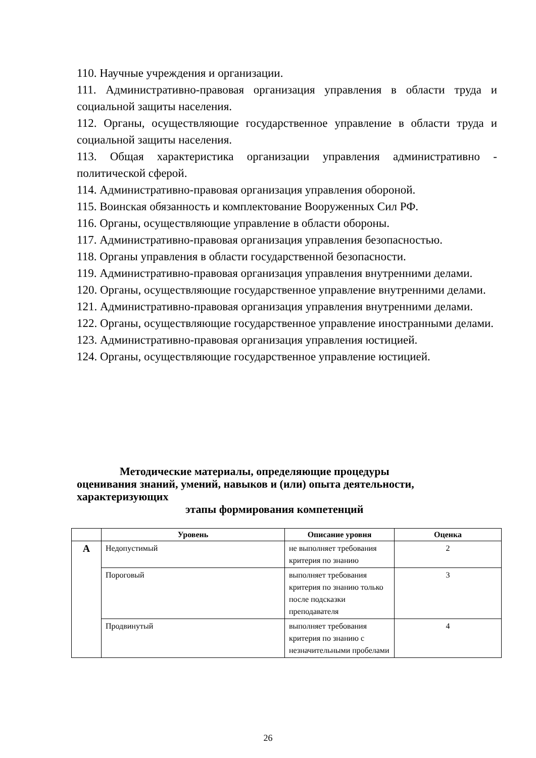110. Научные учреждения и организации.
111. Административно-правовая организация управления в области труда и социальной защиты населения.
112. Органы, осуществляющие государственное управление в области труда и социальной защиты населения.
113. Общая характеристика организации управления административно - политической сферой.
114. Административно-правовая организация управления обороной.
115. Воинская обязанность и комплектование Вооруженных Сил РФ.
116. Органы, осуществляющие управление в области обороны.
117. Административно-правовая организация управления безопасностью.
118. Органы управления в области государственной безопасности.
119. Административно-правовая организация управления внутренними делами.
120. Органы, осуществляющие государственное управление внутренними делами.
121. Административно-правовая организация управления внутренними делами.
122. Органы, осуществляющие государственное управление иностранными делами.
123. Административно-правовая организация управления юстицией.
124. Органы, осуществляющие государственное управление юстицией.
Методические материалы, определяющие процедуры
оценивания знаний, умений, навыков и (или) опыта деятельности, характеризующих
этапы формирования компетенций
| | Уровень | Описание уровня | Оценка |
| --- | --- | --- | --- |
| А | Недопустимый | не выполняет требования критерия по знанию | 2 |
| | Пороговый | выполняет требования критерия по знанию только после подсказки преподавателя | 3 |
| | Продвинутый | выполняет требования критерия по знанию с незначительными пробелами | 4 |
26